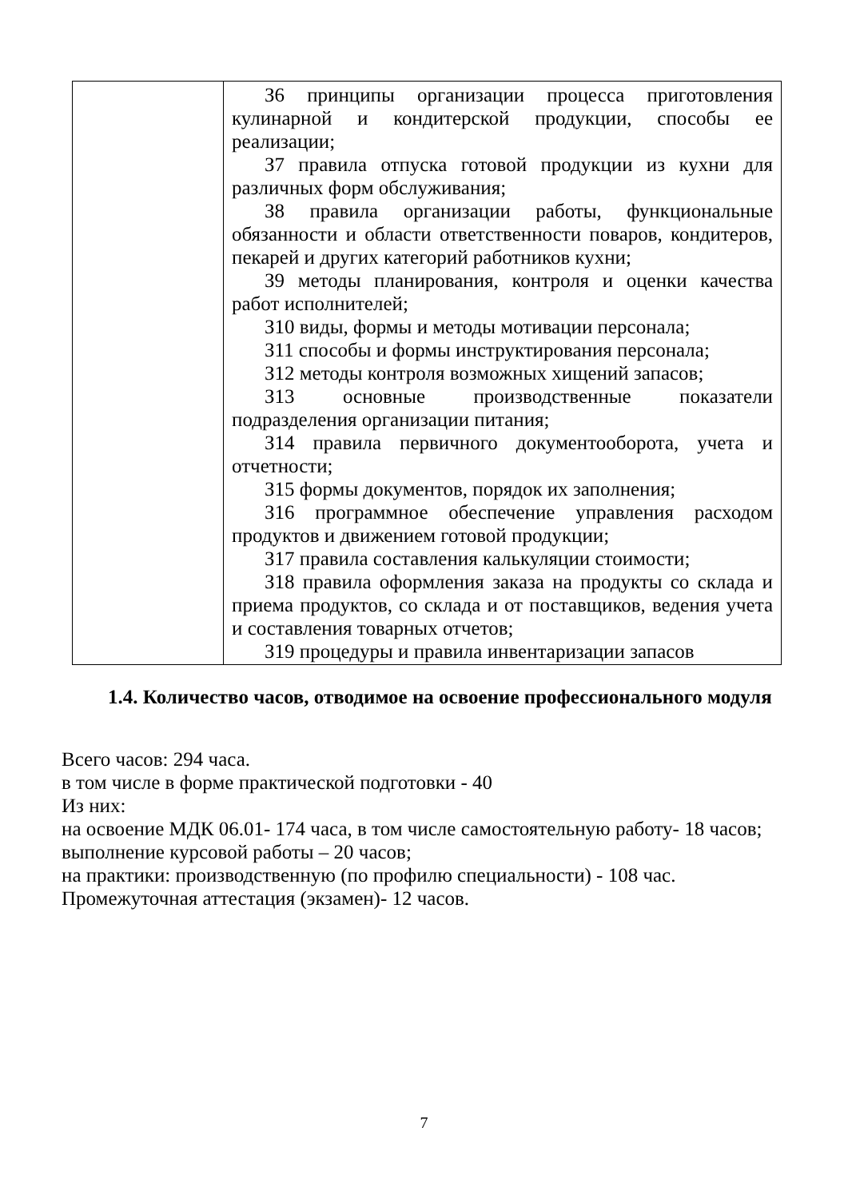| | З6 принципы организации процесса приготовления кулинарной и кондитерской продукции, способы ее реализации; З7 правила отпуска готовой продукции из кухни для различных форм обслуживания; З8 правила организации работы, функциональные обязанности и области ответственности поваров, кондитеров, пекарей и других категорий работников кухни; З9 методы планирования, контроля и оценки качества работ исполнителей; З10 виды, формы и методы мотивации персонала; З11 способы и формы инструктирования персонала; З12 методы контроля возможных хищений запасов; З13 основные производственные показатели подразделения организации питания; З14 правила первичного документооборота, учета и отчетности; З15 формы документов, порядок их заполнения; З16 программное обеспечение управления расходом продуктов и движением готовой продукции; З17 правила составления калькуляции стоимости; З18 правила оформления заказа на продукты со склада и приема продуктов, со склада и от поставщиков, ведения учета и составления товарных отчетов; З19 процедуры и правила инвентаризации запасов |
1.4. Количество часов, отводимое на освоение профессионального модуля
Всего часов: 294 часа.
в том числе в форме практической подготовки - 40
Из них:
на освоение МДК 06.01- 174 часа, в том числе самостоятельную работу- 18 часов;
выполнение курсовой работы – 20 часов;
на практики: производственную (по профилю специальности) - 108 час.
Промежуточная аттестация (экзамен)- 12 часов.
7